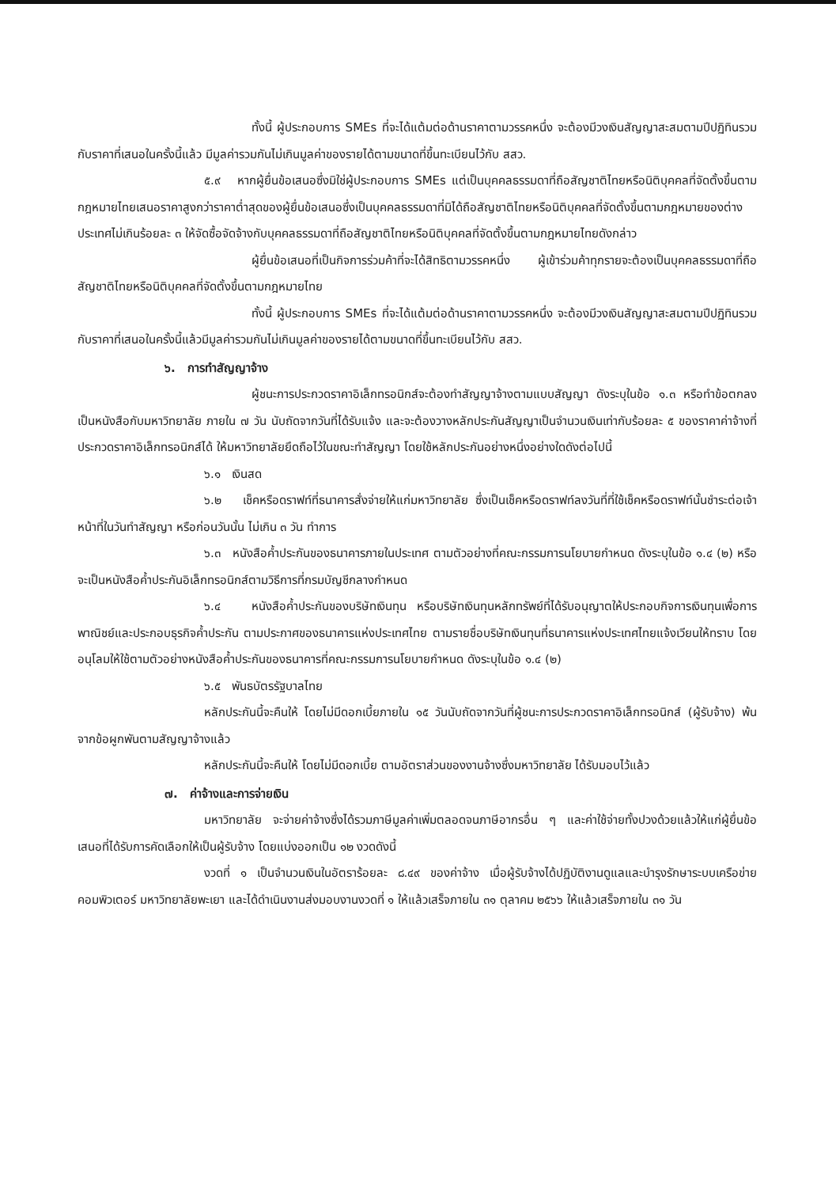ทั้งนี้ ผู้ประกอบการ SMEs ที่จะได้แต้มต่อด้านราคาตามวรรคหนึ่ง จะต้องมีวงเงินสัญญาสะสมตามปีปฏิทินรวมกับราคาที่เสนอในครั้งนี้แล้ว มีมูลค่ารวมกันไม่เกินมูลค่าของรายได้ตามขนาดที่ขึ้นทะเบียนไว้กับ สสว.
๕.๙ หากผู้ยื่นข้อเสนอซึ่งมิใช่ผู้ประกอบการ SMEs แต่เป็นบุคคลธรรมดาที่ถือสัญชาติไทยหรือนิติบุคคลที่จัดตั้งขึ้นตามกฎหมายไทยเสนอราคาสูงกว่าราคาต่ำสุดของผู้ยื่นข้อเสนอซึ่งเป็นบุคคลธรรมดาที่มิได้ถือสัญชาติไทยหรือนิติบุคคลที่จัดตั้งขึ้นตามกฎหมายของต่างประเทศไม่เกินร้อยละ ๓ ให้จัดซื้อจัดจ้างกับบุคคลธรรมดาที่ถือสัญชาติไทยหรือนิติบุคคลที่จัดตั้งขึ้นตามกฎหมายไทยดังกล่าว
ผู้ยื่นข้อเสนอที่เป็นกิจการร่วมค้าที่จะได้สิทธิตามวรรคหนึ่ง ผู้เข้าร่วมค้าทุกรายจะต้องเป็นบุคคลธรรมดาที่ถือสัญชาติไทยหรือนิติบุคคลที่จัดตั้งขึ้นตามกฎหมายไทย
ทั้งนี้ ผู้ประกอบการ SMEs ที่จะได้แต้มต่อด้านราคาตามวรรคหนึ่ง จะต้องมีวงเงินสัญญาสะสมตามปีปฏิทินรวมกับราคาที่เสนอในครั้งนี้แล้วมีมูลค่ารวมกันไม่เกินมูลค่าของรายได้ตามขนาดที่ขึ้นทะเบียนไว้กับ สสว.
๖. การทำสัญญาจ้าง
ผู้ชนะการประกวดราคาอิเล็กทรอนิกส์จะต้องทำสัญญาจ้างตามแบบสัญญา ดังระบุในข้อ ๑.๓ หรือทำข้อตกลงเป็นหนังสือกับมหาวิทยาลัย ภายใน ๗ วัน นับถัดจากวันที่ได้รับแจ้ง และจะต้องวางหลักประกันสัญญาเป็นจำนวนเงินเท่ากับร้อยละ ๕ ของราคาค่าจ้างที่ประกวดราคาอิเล็กทรอนิกส์ได้ ให้มหาวิทยาลัยยึดถือไว้ในขณะทำสัญญา โดยใช้หลักประกันอย่างหนึ่งอย่างใดดังต่อไปนี้
๖.๑ เงินสด
๖.๒ เช็คหรือดราฟท์ที่ธนาคารสั่งจ่ายให้แก่มหาวิทยาลัย ซึ่งเป็นเช็คหรือดราฟท์ลงวันที่ที่ใช้เช็คหรือดราฟท์นั้นชำระต่อเจ้าหน้าที่ในวันทำสัญญา หรือก่อนวันนั้น ไม่เกิน ๓ วัน ทำการ
๖.๓ หนังสือค้ำประกันของธนาคารภายในประเทศ ตามตัวอย่างที่คณะกรรมการนโยบายกำหนด ดังระบุในข้อ ๑.๔ (๒) หรือจะเป็นหนังสือค้ำประกันอิเล็กทรอนิกส์ตามวิธีการที่กรมบัญชีกลางกำหนด
๖.๔ หนังสือค้ำประกันของบริษัทเงินทุน หรือบริษัทเงินทุนหลักทรัพย์ที่ได้รับอนุญาตให้ประกอบกิจการเงินทุนเพื่อการพาณิชย์และประกอบธุรกิจค้ำประกัน ตามประกาศของธนาคารแห่งประเทศไทย ตามรายชื่อบริษัทเงินทุนที่ธนาคารแห่งประเทศไทยแจ้งเวียนให้ทราบ โดยอนุโลมให้ใช้ตามตัวอย่างหนังสือค้ำประกันของธนาคารที่คณะกรรมการนโยบายกำหนด ดังระบุในข้อ ๑.๔ (๒)
๖.๕ พันธบัตรรัฐบาลไทย
หลักประกันนี้จะคืนให้ โดยไม่มีดอกเบี้ยภายใน ๑๕ วันนับถัดจากวันที่ผู้ชนะการประกวดราคาอิเล็กทรอนิกส์ (ผู้รับจ้าง) พ้นจากข้อผูกพันตามสัญญาจ้างแล้ว
หลักประกันนี้จะคืนให้ โดยไม่มีดอกเบี้ย ตามอัตราส่วนของงานจ้างซึ่งมหาวิทยาลัย ได้รับมอบไว้แล้ว
๗. ค่าจ้างและการจ่ายเงิน
มหาวิทยาลัย จะจ่ายค่าจ้างซึ่งได้รวมภาษีมูลค่าเพิ่มตลอดจนภาษีอากรอื่น ๆ และค่าใช้จ่ายทั้งปวงด้วยแล้วให้แก่ผู้ยื่นข้อเสนอที่ได้รับการคัดเลือกให้เป็นผู้รับจ้าง โดยแบ่งออกเป็น ๑๒ งวดดังนี้
งวดที่ ๑ เป็นจำนวนเงินในอัตราร้อยละ ๘.๔๙ ของค่าจ้าง เมื่อผู้รับจ้างได้ปฏิบัติงานดูแลและบำรุงรักษาระบบเครือข่ายคอมพิวเตอร์ มหาวิทยาลัยพะเยา และได้ดำเนินงานส่งมอบงานงวดที่ ๑ ให้แล้วเสร็จภายใน ๓๑ ตุลาคม ๒๕๖๖ ให้แล้วเสร็จภายใน ๓๑ วัน